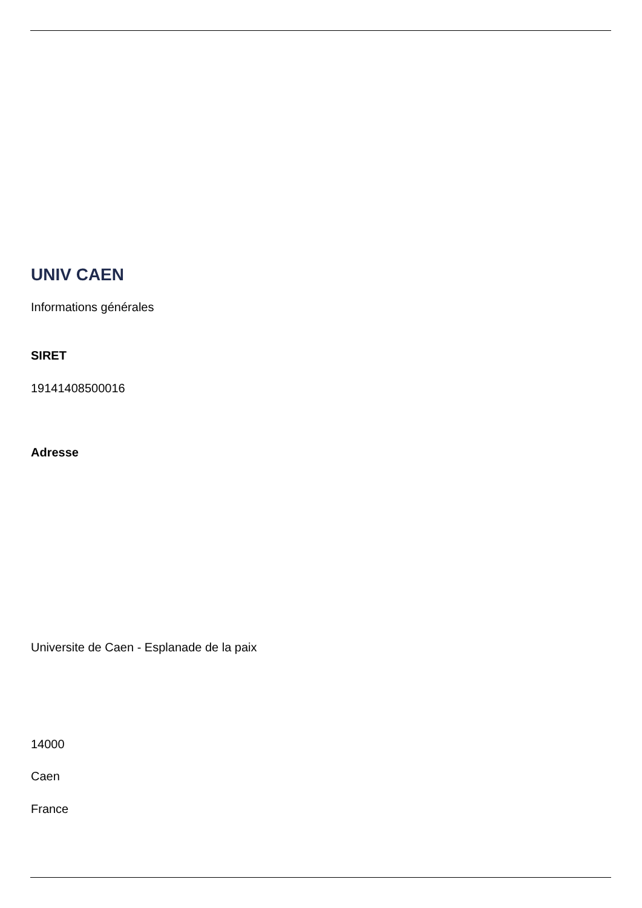UNIV CAEN
Informations générales
SIRET
19141408500016
Adresse
Universite de Caen - Esplanade de la paix
14000
Caen
France